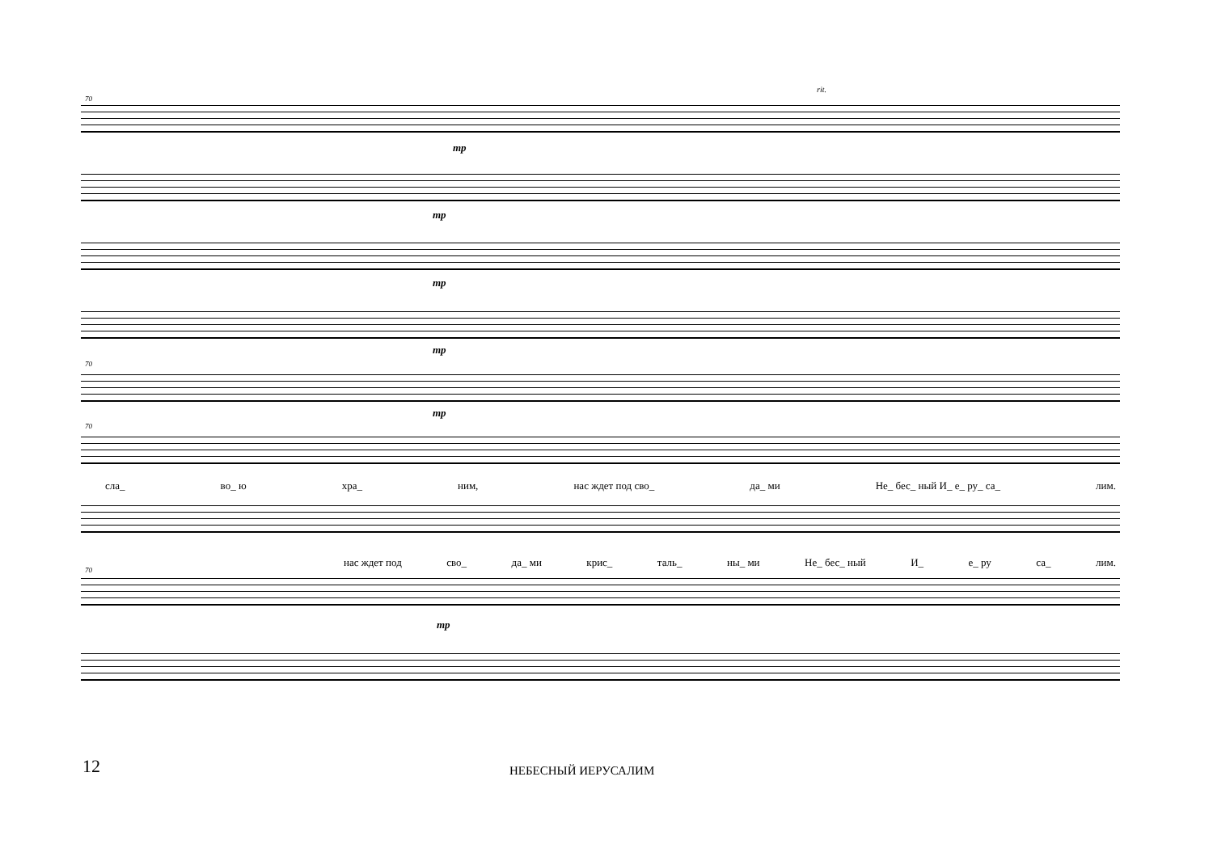70
rit.
mp
mp
mp
mp
70
mp
70
сла_ во_ ю хра_ ним, нас ждет под сво_ да_ ми Не_ бес_ ный И_ е_ ру_ са_ лим.
нас ждет под сво_ да_ ми крис_ таль_ ны_ ми Не_ бес_ ный И_ е_ ру са_ лим.
70
mp
12 НЕБЕСНЫЙ ИЕРУСАЛИМ